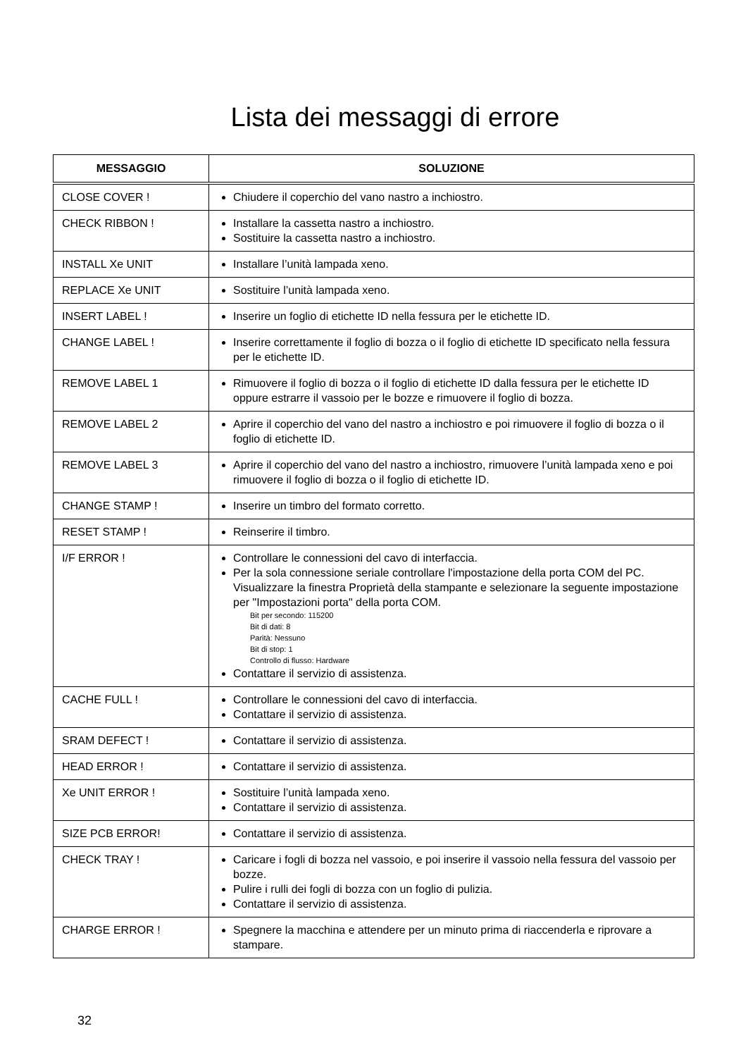Lista dei messaggi di errore
| MESSAGGIO | SOLUZIONE |
| --- | --- |
| CLOSE COVER ! | Chiudere il coperchio del vano nastro a inchiostro. |
| CHECK RIBBON ! | Installare la cassetta nastro a inchiostro. Sostituire la cassetta nastro a inchiostro. |
| INSTALL Xe UNIT | Installare l’unità lampada xeno. |
| REPLACE Xe UNIT | Sostituire l’unità lampada xeno. |
| INSERT LABEL ! | Inserire un foglio di etichette ID nella fessura per le etichette ID. |
| CHANGE LABEL ! | Inserire correttamente il foglio di bozza o il foglio di etichette ID specificato nella fessura per le etichette ID. |
| REMOVE LABEL 1 | Rimuovere il foglio di bozza o il foglio di etichette ID dalla fessura per le etichette ID oppure estrarre il vassoio per le bozze e rimuovere il foglio di bozza. |
| REMOVE LABEL 2 | Aprire il coperchio del vano del nastro a inchiostro e poi rimuovere il foglio di bozza o il foglio di etichette ID. |
| REMOVE LABEL 3 | Aprire il coperchio del vano del nastro a inchiostro, rimuovere l’unità lampada xeno e poi rimuovere il foglio di bozza o il foglio di etichette ID. |
| CHANGE STAMP ! | Inserire un timbro del formato corretto. |
| RESET STAMP ! | Reinserire il timbro. |
| I/F ERROR ! | Controllare le connessioni del cavo di interfaccia. Per la sola connessione seriale controllare l'impostazione della porta COM del PC. Visualizzare la finestra Proprietà della stampante e selezionare la seguente impostazione per "Impostazioni porta" della porta COM. Bit per secondo: 115200 Bit di dati: 8 Parità: Nessuno Bit di stop: 1 Controllo di flusso: Hardware Contattare il servizio di assistenza. |
| CACHE FULL ! | Controllare le connessioni del cavo di interfaccia. Contattare il servizio di assistenza. |
| SRAM DEFECT ! | Contattare il servizio di assistenza. |
| HEAD ERROR ! | Contattare il servizio di assistenza. |
| Xe UNIT ERROR ! | Sostituire l’unità lampada xeno. Contattare il servizio di assistenza. |
| SIZE PCB ERROR! | Contattare il servizio di assistenza. |
| CHECK TRAY ! | Caricare i fogli di bozza nel vassoio, e poi inserire il vassoio nella fessura del vassoio per bozze. Pulire i rulli dei fogli di bozza con un foglio di pulizia. Contattare il servizio di assistenza. |
| CHARGE ERROR ! | Spegnere la macchina e attendere per un minuto prima di riaccenderla e riprovare a stampare. |
32